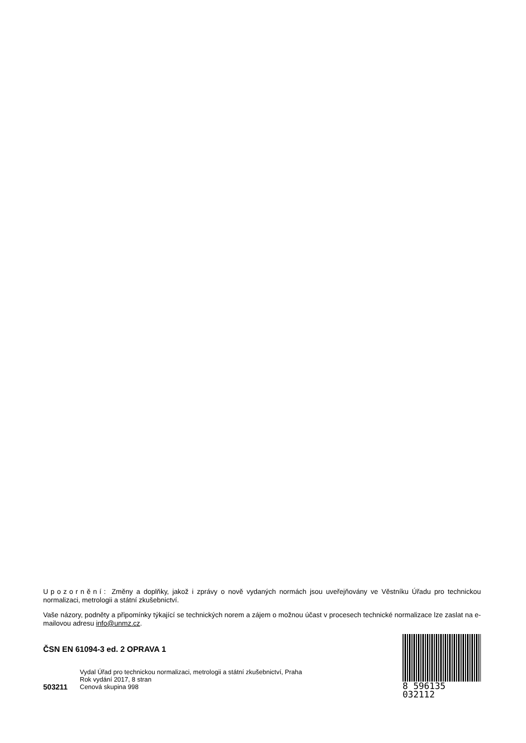Upozornění: Změny a doplňky, jakož i zprávy o nově vydaných normách jsou uveřejňovány ve Věstníku Úřadu pro technickou normalizaci, metrologii a státní zkušebnictví.
Vaše názory, podněty a připomínky týkající se technických norem a zájem o možnou účast v procesech technické normalizace lze zaslat na e-mailovou adresu info@unmz.cz.
ČSN EN 61094-3 ed. 2 OPRAVA 1
Vydal Úřad pro technickou normalizaci, metrologii a státní zkušebnictví, Praha
Rok vydání 2017, 8 stran
503211 Cenová skupina 998
8 596135 032112